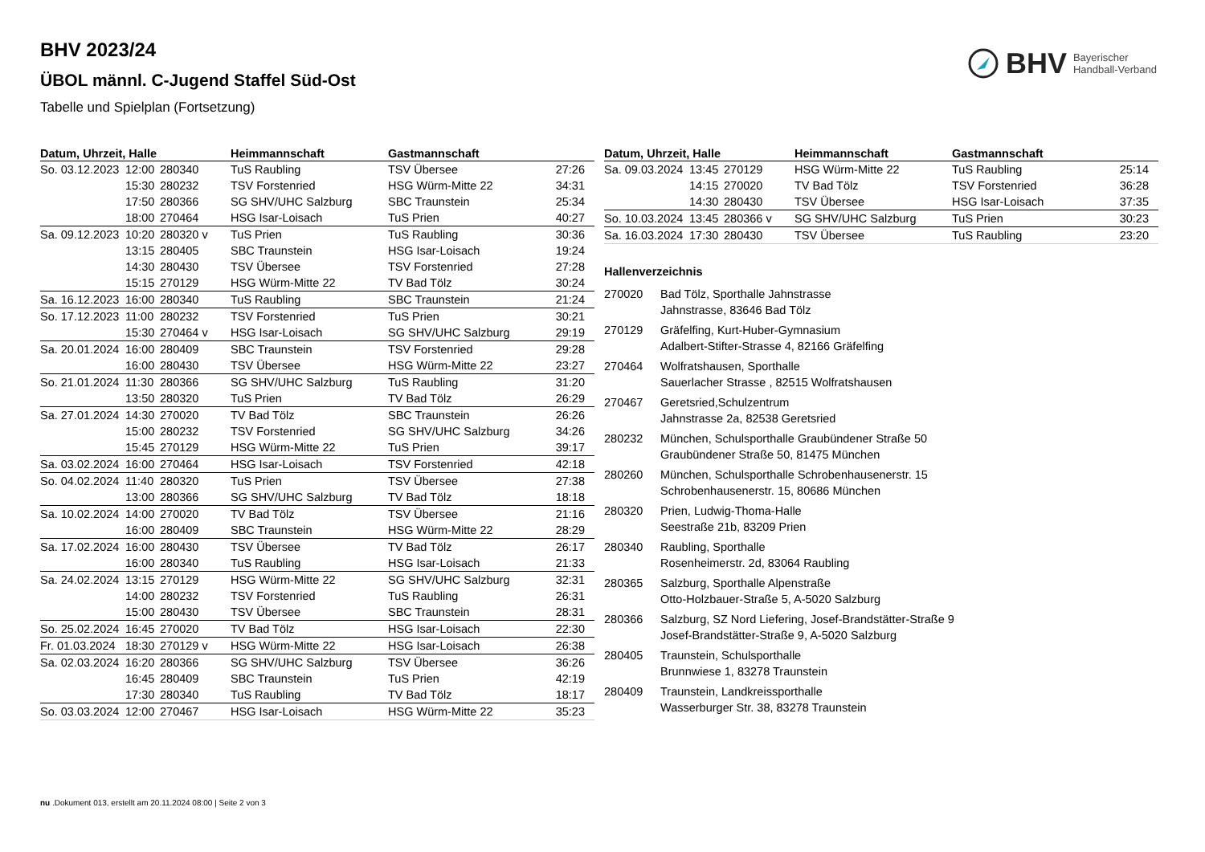BHV Bayerischer
Handball-Verband
BHV 2023/24
ÜBOL männl. C-Jugend Staffel Süd-Ost
Tabelle und Spielplan (Fortsetzung)
| Datum, Uhrzeit, Halle | | | Heimmannschaft | Gastmannschaft | |
| --- | --- | --- | --- | --- | --- |
| So. 03.12.2023 | 12:00 | 280340 | TuS Raubling | TSV Übersee | 27:26 |
| | 15:30 | 280232 | TSV Forstenried | HSG Würm-Mitte 22 | 34:31 |
| | 17:50 | 280366 | SG SHV/UHC Salzburg | SBC Traunstein | 25:34 |
| | 18:00 | 270464 | HSG Isar-Loisach | TuS Prien | 40:27 |
| Sa. 09.12.2023 | 10:20 | 280320 v | TuS Prien | TuS Raubling | 30:36 |
| | 13:15 | 280405 | SBC Traunstein | HSG Isar-Loisach | 19:24 |
| | 14:30 | 280430 | TSV Übersee | TSV Forstenried | 27:28 |
| | 15:15 | 270129 | HSG Würm-Mitte 22 | TV Bad Tölz | 30:24 |
| Sa. 16.12.2023 | 16:00 | 280340 | TuS Raubling | SBC Traunstein | 21:24 |
| So. 17.12.2023 | 11:00 | 280232 | TSV Forstenried | TuS Prien | 30:21 |
| | 15:30 | 270464 v | HSG Isar-Loisach | SG SHV/UHC Salzburg | 29:19 |
| Sa. 20.01.2024 | 16:00 | 280409 | SBC Traunstein | TSV Forstenried | 29:28 |
| | 16:00 | 280430 | TSV Übersee | HSG Würm-Mitte 22 | 23:27 |
| So. 21.01.2024 | 11:30 | 280366 | SG SHV/UHC Salzburg | TuS Raubling | 31:20 |
| | 13:50 | 280320 | TuS Prien | TV Bad Tölz | 26:29 |
| Sa. 27.01.2024 | 14:30 | 270020 | TV Bad Tölz | SBC Traunstein | 26:26 |
| | 15:00 | 280232 | TSV Forstenried | SG SHV/UHC Salzburg | 34:26 |
| | 15:45 | 270129 | HSG Würm-Mitte 22 | TuS Prien | 39:17 |
| Sa. 03.02.2024 | 16:00 | 270464 | HSG Isar-Loisach | TSV Forstenried | 42:18 |
| So. 04.02.2024 | 11:40 | 280320 | TuS Prien | TSV Übersee | 27:38 |
| | 13:00 | 280366 | SG SHV/UHC Salzburg | TV Bad Tölz | 18:18 |
| Sa. 10.02.2024 | 14:00 | 270020 | TV Bad Tölz | TSV Übersee | 21:16 |
| | 16:00 | 280409 | SBC Traunstein | HSG Würm-Mitte 22 | 28:29 |
| Sa. 17.02.2024 | 16:00 | 280430 | TSV Übersee | TV Bad Tölz | 26:17 |
| | 16:00 | 280340 | TuS Raubling | HSG Isar-Loisach | 21:33 |
| Sa. 24.02.2024 | 13:15 | 270129 | HSG Würm-Mitte 22 | SG SHV/UHC Salzburg | 32:31 |
| | 14:00 | 280232 | TSV Forstenried | TuS Raubling | 26:31 |
| | 15:00 | 280430 | TSV Übersee | SBC Traunstein | 28:31 |
| So. 25.02.2024 | 16:45 | 270020 | TV Bad Tölz | HSG Isar-Loisach | 22:30 |
| Fr. 01.03.2024 | 18:30 | 270129 v | HSG Würm-Mitte 22 | HSG Isar-Loisach | 26:38 |
| Sa. 02.03.2024 | 16:20 | 280366 | SG SHV/UHC Salzburg | TSV Übersee | 36:26 |
| | 16:45 | 280409 | SBC Traunstein | TuS Prien | 42:19 |
| | 17:30 | 280340 | TuS Raubling | TV Bad Tölz | 18:17 |
| So. 03.03.2024 | 12:00 | 270467 | HSG Isar-Loisach | HSG Würm-Mitte 22 | 35:23 |
| Datum, Uhrzeit, Halle | | | Heimmannschaft | Gastmannschaft | |
| --- | --- | --- | --- | --- | --- |
| Sa. 09.03.2024 | 13:45 | 270129 | HSG Würm-Mitte 22 | TuS Raubling | 25:14 |
| | 14:15 | 270020 | TV Bad Tölz | TSV Forstenried | 36:28 |
| | 14:30 | 280430 | TSV Übersee | HSG Isar-Loisach | 37:35 |
| So. 10.03.2024 | 13:45 | 280366 v | SG SHV/UHC Salzburg | TuS Prien | 30:23 |
| Sa. 16.03.2024 | 17:30 | 280430 | TSV Übersee | TuS Raubling | 23:20 |
Hallenverzeichnis
270020 Bad Tölz, Sporthalle Jahnstrasse
Jahnstrasse, 83646 Bad Tölz
270129 Gräfelfing, Kurt-Huber-Gymnasium
Adalbert-Stifter-Strasse 4, 82166 Gräfelfing
270464 Wolfratshausen, Sporthalle
Sauerlacher Strasse , 82515 Wolfratshausen
270467 Geretsried,Schulzentrum
Jahnstrasse 2a, 82538 Geretsried
280232 München, Schulsporthalle Graubündener Straße 50
Graubündener Straße 50, 81475 München
280260 München, Schulsporthalle Schrobenhausenerstr. 15
Schrobenhausenerstr. 15, 80686 München
280320 Prien, Ludwig-Thoma-Halle
Seestraße 21b, 83209 Prien
280340 Raubling, Sporthalle
Rosenheimerstr. 2d, 83064 Raubling
280365 Salzburg, Sporthalle Alpenstraße
Otto-Holzbauer-Straße 5, A-5020 Salzburg
280366 Salzburg, SZ Nord Liefering, Josef-Brandstätter-Straße 9
Josef-Brandstätter-Straße 9, A-5020 Salzburg
280405 Traunstein, Schulsporthalle
Brunnwiese 1, 83278 Traunstein
280409 Traunstein, Landkreissporthalle
Wasserburger Str. 38, 83278 Traunstein
nu .Dokument 013, erstellt am 20.11.2024 08:00 | Seite 2 von 3